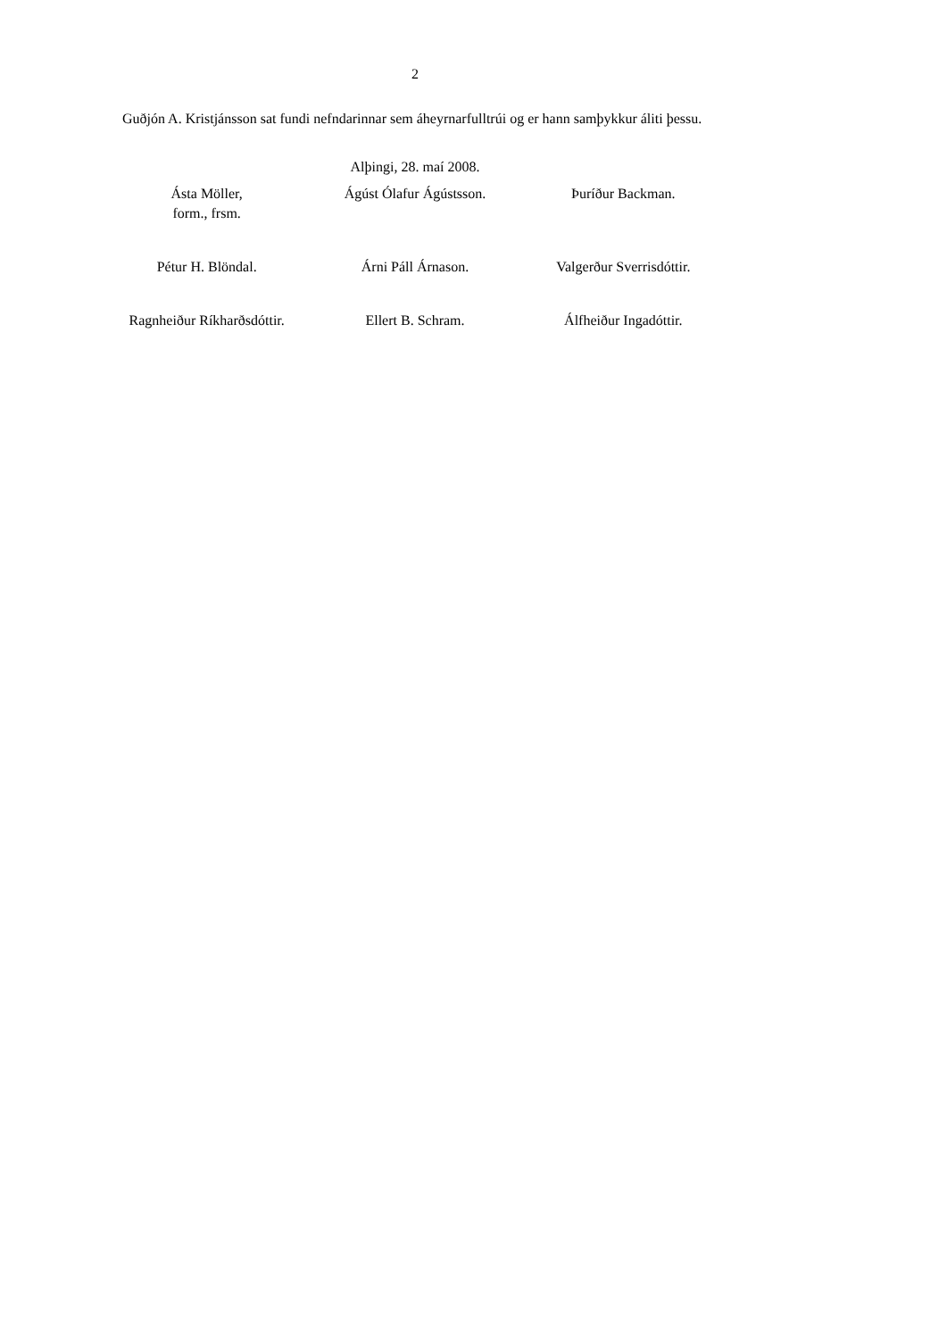2
Guðjón A. Kristjánsson sat fundi nefndarinnar sem áheyrnarfulltrúi og er hann samþykkur áliti þessu.
Alþingi, 28. maí 2008.
| Ásta Möller, form., frsm. | Ágúst Ólafur Ágústsson. | Þuríður Backman. |
| Pétur H. Blöndal. | Árni Páll Árnason. | Valgerður Sverrisdóttir. |
| Ragnheiður Ríkharðsdóttir. | Ellert B. Schram. | Álfheiður Ingadóttir. |